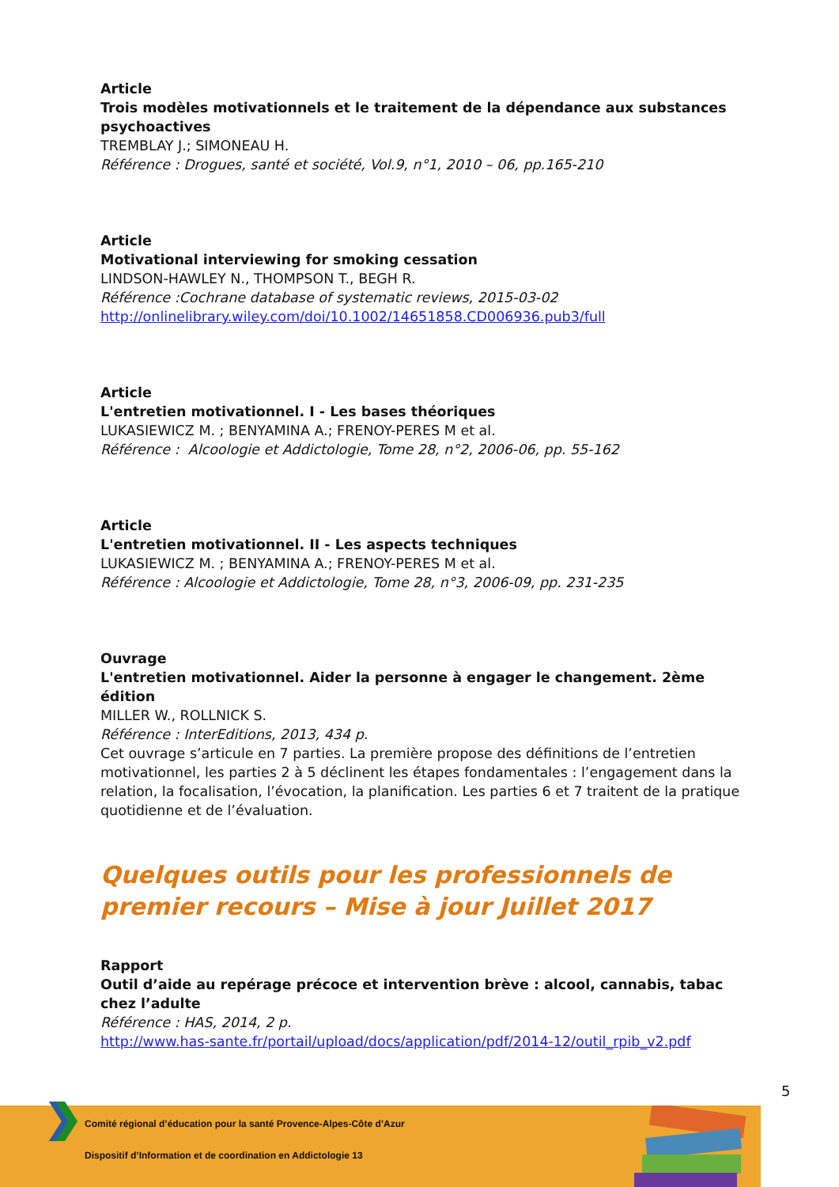Article
Trois modèles motivationnels et le traitement de la dépendance aux substances psychoactives
TREMBLAY J.; SIMONEAU H.
Référence : Drogues, santé et société, Vol.9, n°1, 2010 – 06, pp.165-210
Article
Motivational interviewing for smoking cessation
LINDSON-HAWLEY N., THOMPSON T., BEGH R.
Référence :Cochrane database of systematic reviews, 2015-03-02
http://onlinelibrary.wiley.com/doi/10.1002/14651858.CD006936.pub3/full
Article
L'entretien motivationnel. I - Les bases théoriques
LUKASIEWICZ M. ; BENYAMINA A.; FRENOY-PERES M et al.
Référence : Alcoologie et Addictologie, Tome 28, n°2, 2006-06, pp. 55-162
Article
L'entretien motivationnel. II - Les aspects techniques
LUKASIEWICZ M. ; BENYAMINA A.; FRENOY-PERES M et al.
Référence : Alcoologie et Addictologie, Tome 28, n°3, 2006-09, pp. 231-235
Ouvrage
L'entretien motivationnel. Aider la personne à engager le changement. 2ème édition
MILLER W., ROLLNICK S.
Référence : InterEditions, 2013, 434 p.
Cet ouvrage s’articule en 7 parties. La première propose des définitions de l’entretien motivationnel, les parties 2 à 5 déclinent les étapes fondamentales : l’engagement dans la relation, la focalisation, l’évocation, la planification. Les parties 6 et 7 traitent de la pratique quotidienne et de l’évaluation.
Quelques outils pour les professionnels de premier recours – Mise à jour Juillet 2017
Rapport
Outil d’aide au repérage précoce et intervention brève : alcool, cannabis, tabac chez l’adulte
Référence : HAS, 2014, 2 p.
http://www.has-sante.fr/portail/upload/docs/application/pdf/2014-12/outil_rpib_v2.pdf
5
Comité régional d’éducation pour la santé Provence-Alpes-Côte d’Azur
Dispositif d’Information et de coordination en Addictologie 13